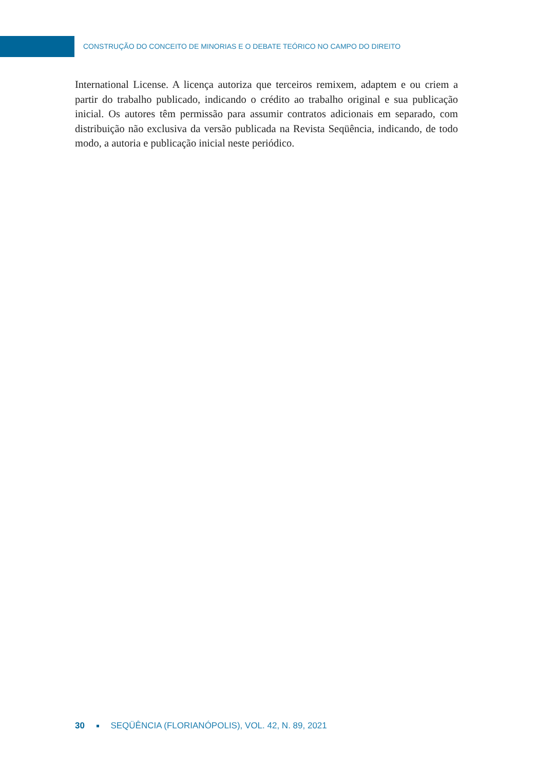CONSTRUÇÃO DO CONCEITO DE MINORIAS E O DEBATE TEÓRICO NO CAMPO DO DIREITO
International License. A licença autoriza que terceiros remixem, adaptem e ou criem a partir do trabalho publicado, indicando o crédito ao trabalho original e sua publicação inicial. Os autores têm permissão para assumir contratos adicionais em separado, com distribuição não exclusiva da versão publicada na Revista Seqüência, indicando, de todo modo, a autoria e publicação inicial neste periódico.
30 SEQÜÊNCIA (FLORIANÓPOLIS), VOL. 42, N. 89, 2021